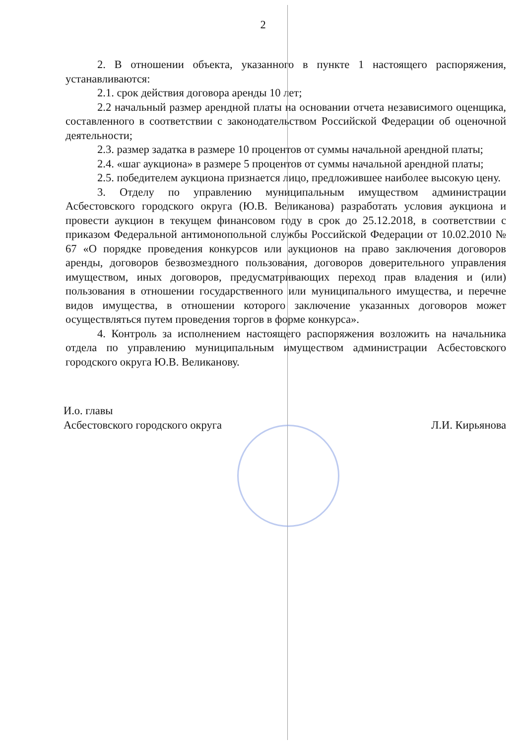2
2. В отношении объекта, указанного в пункте 1 настоящего распоряжения, устанавливаются:
2.1. срок действия договора аренды 10 лет;
2.2 начальный размер арендной платы на основании отчета независимого оценщика, составленного в соответствии с законодательством Российской Федерации об оценочной деятельности;
2.3. размер задатка в размере 10 процентов от суммы начальной арендной платы;
2.4. «шаг аукциона» в размере 5 процентов от суммы начальной арендной платы;
2.5. победителем аукциона признается лицо, предложившее наиболее высокую цену.
3. Отделу по управлению муниципальным имуществом администрации Асбестовского городского округа (Ю.В. Великанова) разработать условия аукциона и провести аукцион в текущем финансовом году в срок до 25.12.2018, в соответствии с приказом Федеральной антимонопольной службы Российской Федерации от 10.02.2010 № 67 «О порядке проведения конкурсов или аукционов на право заключения договоров аренды, договоров безвозмездного пользования, договоров доверительного управления имуществом, иных договоров, предусматривающих переход прав владения и (или) пользования в отношении государственного или муниципального имущества, и перечне видов имущества, в отношении которого заключение указанных договоров может осуществляться путем проведения торгов в форме конкурса».
4. Контроль за исполнением настоящего распоряжения возложить на начальника отдела по управлению муниципальным имуществом администрации Асбестовского городского округа Ю.В. Великанову.
И.о. главы
Асбестовского городского округа
Л.И. Кирьянова